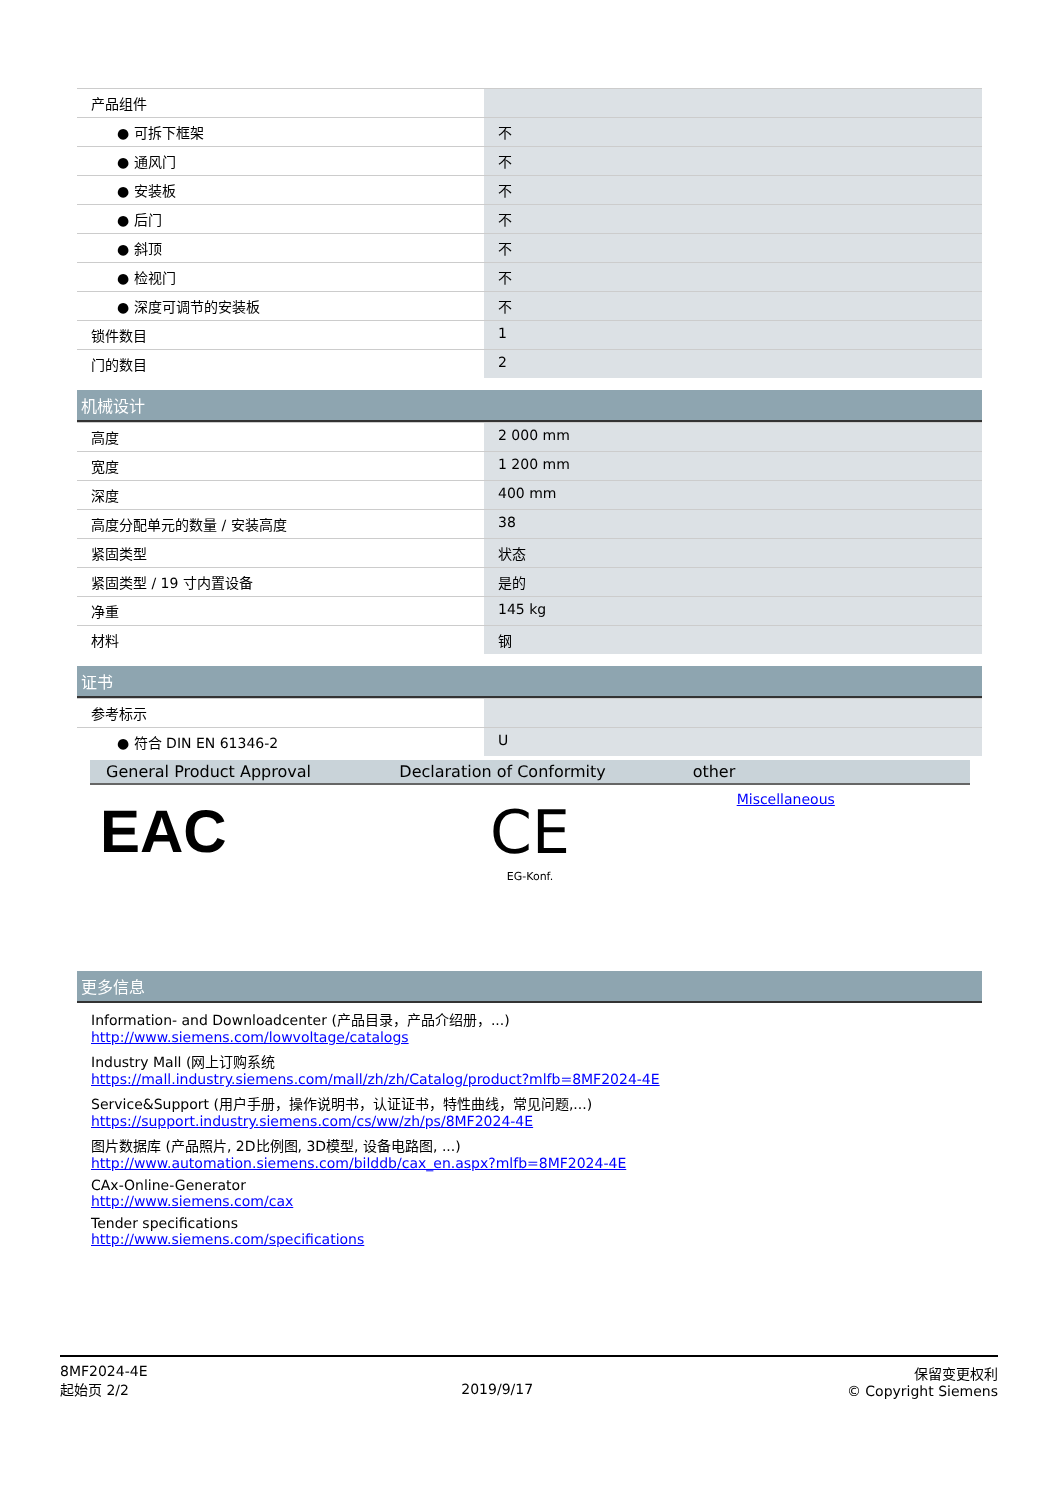| 产品组件 | |
| ● 可拆下框架 | 不 |
| ● 通风门 | 不 |
| ● 安装板 | 不 |
| ● 后门 | 不 |
| ● 斜顶 | 不 |
| ● 检视门 | 不 |
| ● 深度可调节的安装板 | 不 |
| 锁件数目 | 1 |
| 门的数目 | 2 |
机械设计
| 高度 | 2 000 mm |
| 宽度 | 1 200 mm |
| 深度 | 400 mm |
| 高度分配单元的数量 / 安装高度 | 38 |
| 紧固类型 | 状态 |
| 紧固类型 / 19 寸内置设备 | 是的 |
| 净重 | 145 kg |
| 材料 | 钢 |
证书
| 参考标示 | |
| ● 符合 DIN EN 61346-2 | U |
| General Product Approv­al | Declaration of Conform­ity | other |
| --- | --- | --- |
| EAC | CE EG-Konf. | Miscellaneous |
更多信息
Information- and Downloadcenter (产品目录，产品介绍册，...)
http://www.siemens.com/lowvoltage/catalogs
Industry Mall (网上订购系统
https://mall.industry.siemens.com/mall/zh/zh/Catalog/product?mlfb=8MF2024-4E
Service&Support (用户手册，操作说明书，认证证书，特性曲线，常见问题,...)
https://support.industry.siemens.com/cs/ww/zh/ps/8MF2024-4E
图片数据库 (产品照片, 2D比例图, 3D模型, 设备电路图, ...)
http://www.automation.siemens.com/bilddb/cax_en.aspx?mlfb=8MF2024-4E
CAx-Online-Generator
http://www.siemens.com/cax
Tender specifications
http://www.siemens.com/specifications
8MF2024-4E
起始页 2/2
2019/9/17
保留变更权利
© Copyright Siemens